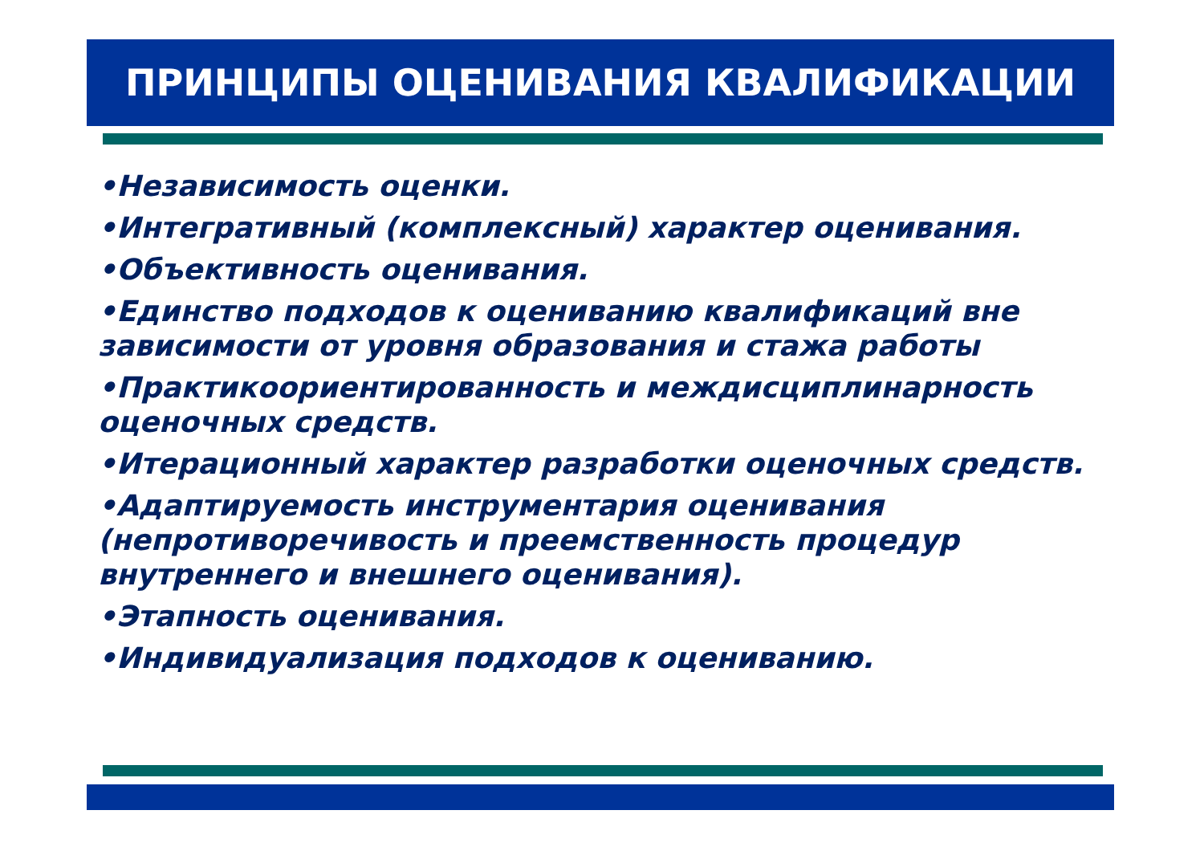ПРИНЦИПЫ ОЦЕНИВАНИЯ КВАЛИФИКАЦИИ
•Независимость оценки.
•Интегративный (комплексный) характер оценивания.
•Объективность оценивания.
•Единство подходов к оцениванию квалификаций вне зависимости от уровня образования и стажа работы
•Практикоориентированность и междисциплинарность оценочных средств.
•Итерационный характер разработки оценочных средств.
•Адаптируемость инструментария оценивания (непротиворечивость и преемственность процедур внутреннего и внешнего оценивания).
•Этапность оценивания.
•Индивидуализация подходов к оцениванию.